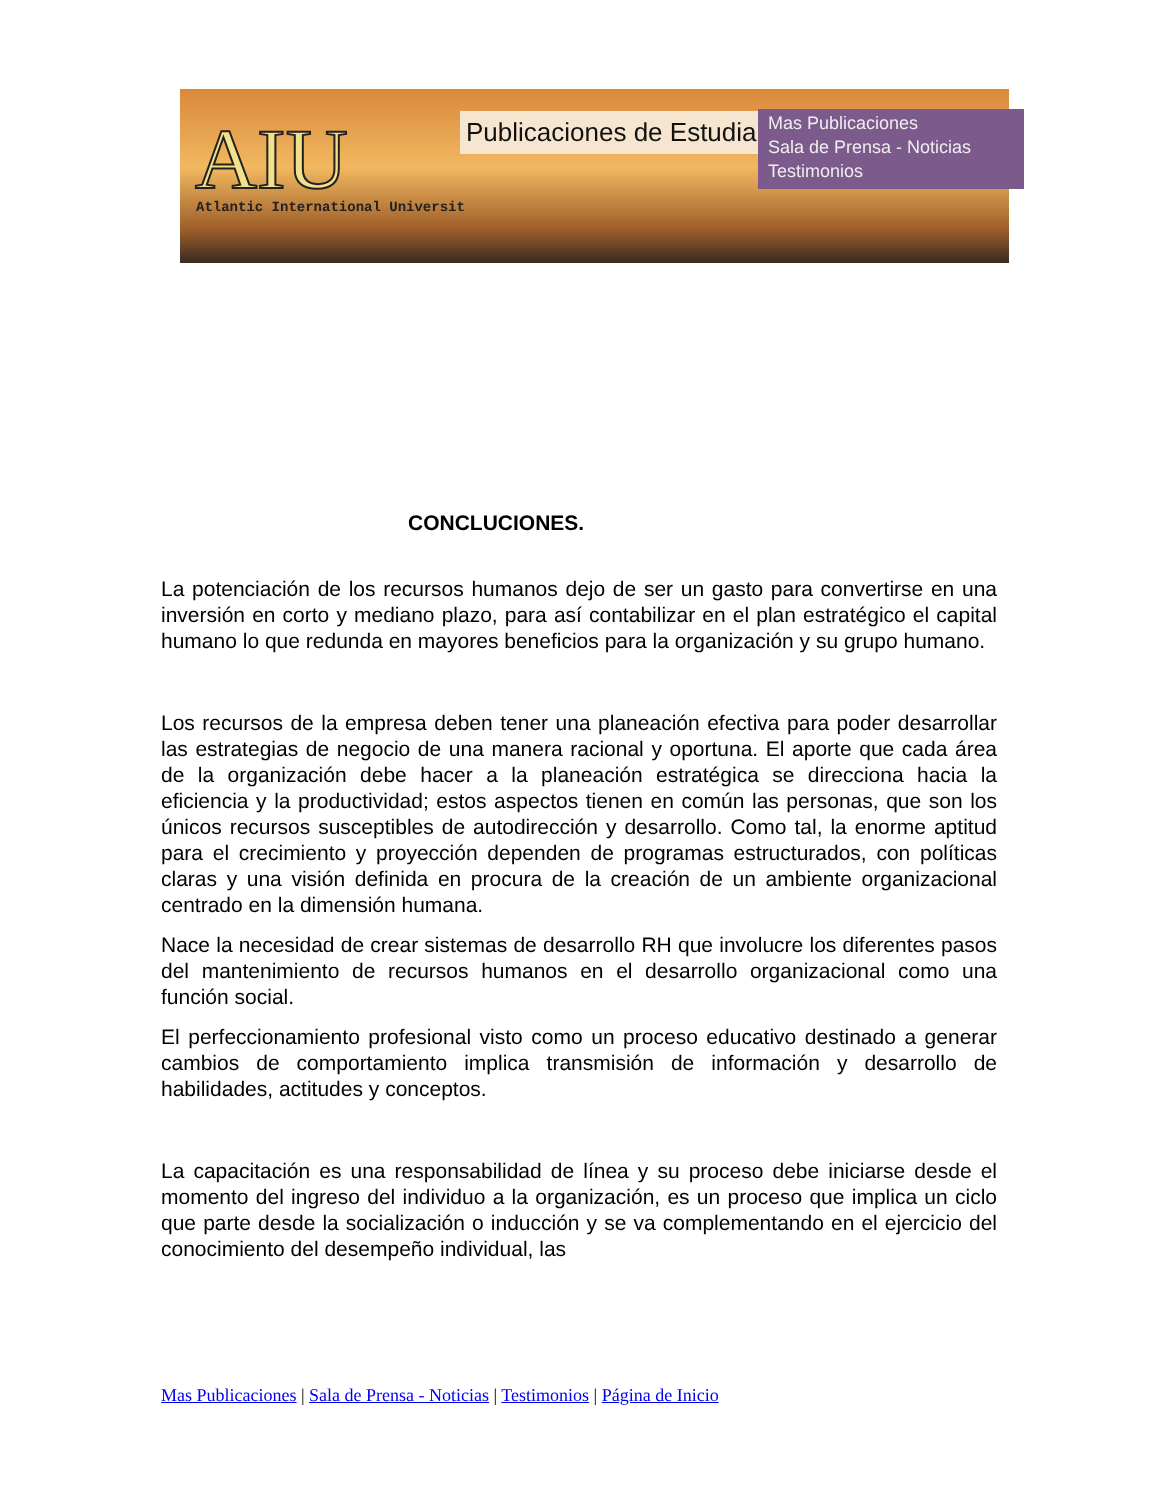AIU
Atlantic International Universit
Publicaciones de Estudiantes
Mas Publicaciones
Sala de Prensa - Noticias
Testimonios
CONCLUCIONES.
La potenciación de los recursos humanos dejo de ser un gasto para convertirse en una inversión en corto y mediano plazo, para así contabilizar en el plan estratégico el capital humano lo que redunda en mayores beneficios para la organización y su grupo humano.
Los recursos de la empresa deben tener una planeación efectiva para poder desarrollar las estrategias de negocio de una manera racional y oportuna. El aporte que cada área de la organización debe hacer a la planeación estratégica se direcciona hacia la eficiencia y la productividad; estos aspectos tienen en común las personas, que son los únicos recursos susceptibles de autodirección y desarrollo. Como tal, la enorme aptitud para el crecimiento y proyección dependen de programas estructurados, con políticas claras y una visión definida en procura de la creación de un ambiente organizacional centrado en la dimensión humana.
Nace la necesidad de crear sistemas de desarrollo RH que involucre los diferentes pasos del mantenimiento de recursos humanos en el desarrollo organizacional como una función social.
El perfeccionamiento profesional visto como un proceso educativo destinado a generar cambios de comportamiento implica transmisión de información y desarrollo de habilidades, actitudes y conceptos.
La capacitación es una responsabilidad de línea y su proceso debe iniciarse desde el momento del ingreso del individuo a la organización, es un proceso que implica un ciclo que parte desde la socialización o inducción y se va complementando en el ejercicio del conocimiento del desempeño individual, las
Mas Publicaciones | Sala de Prensa - Noticias | Testimonios | Página de Inicio